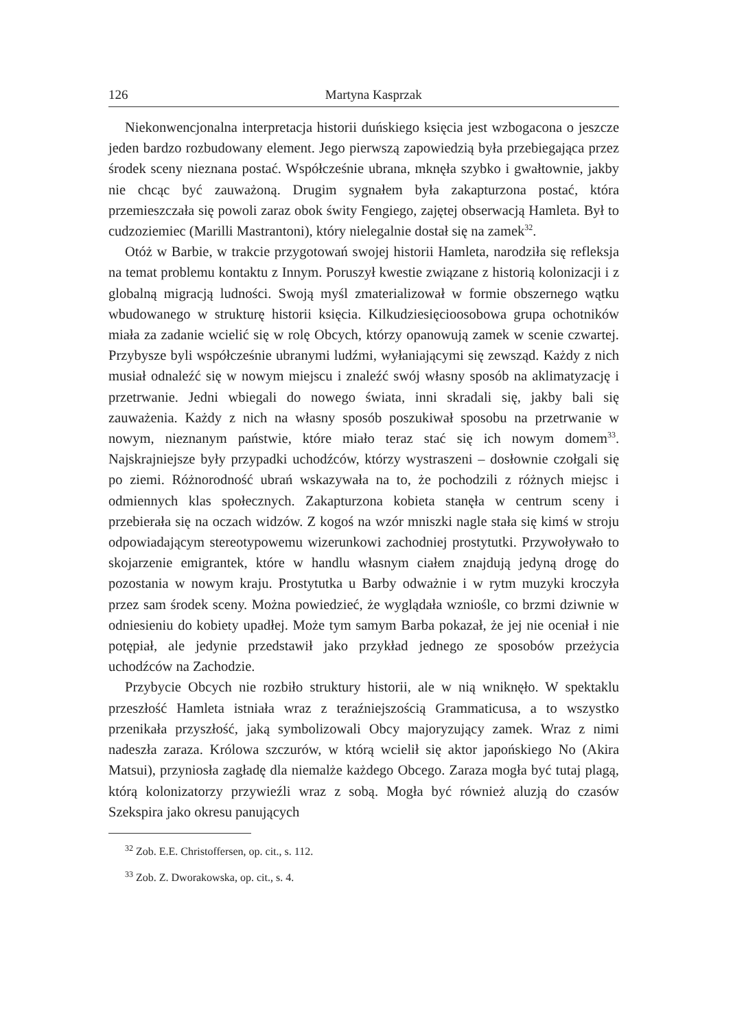126 Martyna Kasprzak
Niekonwencjonalna interpretacja historii duńskiego księcia jest wzbogacona o jeszcze jeden bardzo rozbudowany element. Jego pierwszą zapowiedzią była przebiegająca przez środek sceny nieznana postać. Współcześnie ubrana, mknęła szybko i gwałtownie, jakby nie chcąc być zauważoną. Drugim sygnałem była zakapturzona postać, która przemieszczała się powoli zaraz obok świty Fengiego, zajętej obserwacją Hamleta. Był to cudzoziemiec (Marilli Mastrantoni), który nielegalnie dostał się na zamek<sup>32</sup>.
Otóż w Barbie, w trakcie przygotowań swojej historii Hamleta, narodziła się refleksja na temat problemu kontaktu z Innym. Poruszył kwestie związane z historią kolonizacji i z globalną migracją ludności. Swoją myśl zmaterializował w formie obszernego wątku wbudowanego w strukturę historii księcia. Kilkudziesięcioosobowa grupa ochotników miała za zadanie wcielić się w rolę Obcych, którzy opanowują zamek w scenie czwartej. Przybysze byli współcześnie ubranymi ludźmi, wyłaniającymi się zewsząd. Każdy z nich musiał odnaleźć się w nowym miejscu i znaleźć swój własny sposób na aklimatyzację i przetrwanie. Jedni wbiegali do nowego świata, inni skradali się, jakby bali się zauważenia. Każdy z nich na własny sposób poszukiwał sposobu na przetrwanie w nowym, nieznanym państwie, które miało teraz stać się ich nowym domem<sup>33</sup>. Najskrajniejsze były przypadki uchodźców, którzy wystraszeni – dosłownie czołgali się po ziemi. Różnorodność ubrań wskazywała na to, że pochodzili z różnych miejsc i odmiennych klas społecznych. Zakapturzona kobieta stanęła w centrum sceny i przebierała się na oczach widzów. Z kogoś na wzór mniszki nagle stała się kimś w stroju odpowiadającym stereotypowemu wizerunkowi zachodniej prostytutki. Przywoływało to skojarzenie emigrantek, które w handlu własnym ciałem znajdują jedyną drogę do pozostania w nowym kraju. Prostytutka u Barby odważnie i w rytm muzyki kroczyła przez sam środek sceny. Można powiedzieć, że wyglądała wzniośle, co brzmi dziwnie w odniesieniu do kobiety upadłej. Może tym samym Barba pokazał, że jej nie oceniał i nie potępiał, ale jedynie przedstawił jako przykład jednego ze sposobów przeżycia uchodźców na Zachodzie.
Przybycie Obcych nie rozbiło struktury historii, ale w nią wniknęło. W spektaklu przeszłość Hamleta istniała wraz z teraźniejszością Grammaticusa, a to wszystko przenikała przyszłość, jaką symbolizowali Obcy majoryzujący zamek. Wraz z nimi nadeszła zaraza. Królowa szczurów, w którą wcielił się aktor japońskiego No (Akira Matsui), przyniosła zagładę dla niemalże każdego Obcego. Zaraza mogła być tutaj plagą, którą kolonizatorzy przywieźli wraz z sobą. Mogła być również aluzją do czasów Szekspira jako okresu panujących
<sup>32</sup> Zob. E.E. Christoffersen, op. cit., s. 112.
<sup>33</sup> Zob. Z. Dworakowska, op. cit., s. 4.